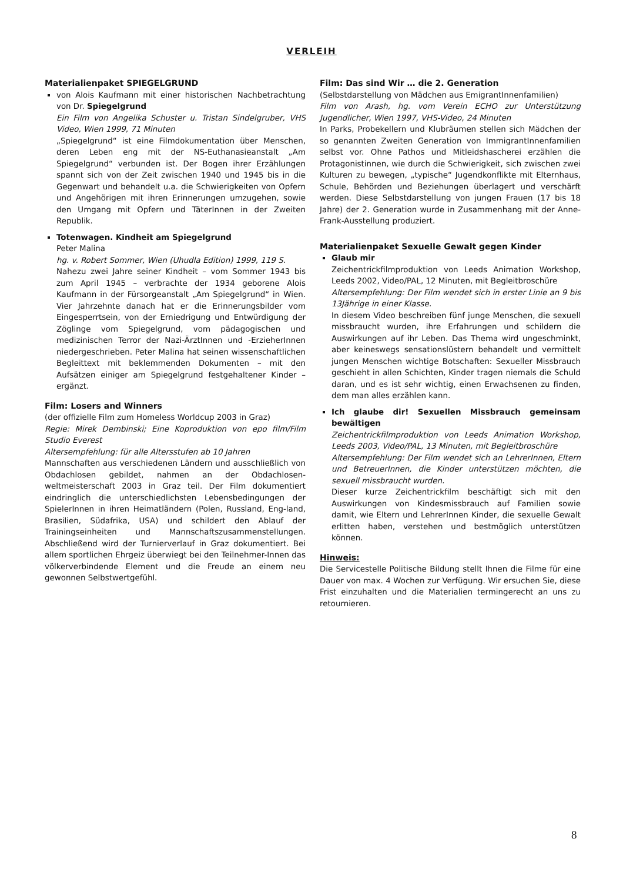VERLEIH
Materialienpaket SPIEGELGRUND
von Alois Kaufmann mit einer historischen Nachbetrachtung von Dr. Spiegelgrund
Ein Film von Angelika Schuster u. Tristan Sindelgruber, VHS Video, Wien 1999, 71 Minuten
„Spiegelgrund“ ist eine Filmdokumentation über Menschen, deren Leben eng mit der NS-Euthanasieanstalt „Am Spiegelgrund“ verbunden ist. Der Bogen ihrer Erzählungen spannt sich von der Zeit zwischen 1940 und 1945 bis in die Gegenwart und behandelt u.a. die Schwierigkeiten von Opfern und Angehörigen mit ihren Erinnerungen umzugehen, sowie den Umgang mit Opfern und TäterInnen in der Zweiten Republik.
Totenwagen. Kindheit am Spiegelgrund
Peter Malina
hg. v. Robert Sommer, Wien (Uhudla Edition) 1999, 119 S.
Nahezu zwei Jahre seiner Kindheit – vom Sommer 1943 bis zum April 1945 – verbrachte der 1934 geborene Alois Kaufmann in der Fürsorgeanstalt „Am Spiegelgrund“ in Wien. Vier Jahrzehnte danach hat er die Erinnerungsbilder vom Eingesperrtsein, von der Erniedrigung und Entwürdigung der Zöglinge vom Spiegelgrund, vom pädagogischen und medizinischen Terror der Nazi-ÄrztInnen und -ErzieherInnen niedergeschrieben. Peter Malina hat seinen wissenschaftlichen Begleittext mit beklemmenden Dokumenten – mit den Aufsätzen einiger am Spiegelgrund festgehaltener Kinder – ergänzt.
Film: Losers and Winners
(der offizielle Film zum Homeless Worldcup 2003 in Graz)
Regie: Mirek Dembinski; Eine Koproduktion von epo film/Film Studio Everest
Altersempfehlung: für alle Altersstufen ab 10 Jahren
Mannschaften aus verschiedenen Ländern und ausschließlich von Obdachlosen gebildet, nahmen an der Obdachlosen-weltmeisterschaft 2003 in Graz teil. Der Film dokumentiert eindringlich die unterschiedlichsten Lebensbedingungen der SpielerInnen in ihren Heimatländern (Polen, Russland, Eng-land, Brasilien, Südafrika, USA) und schildert den Ablauf der Trainingseinheiten und Mannschaftszusammenstellungen. Abschließend wird der Turnierverlauf in Graz dokumentiert. Bei allem sportlichen Ehrgeiz überwiegt bei den Teilnehmer-Innen das völkerverbindende Element und die Freude an einem neu gewonnen Selbstwertgefühl.
Film: Das sind Wir … die 2. Generation
(Selbstdarstellung von Mädchen aus EmigrantInnenfamilien)
Film von Arash, hg. vom Verein ECHO zur Unterstützung Jugendlicher, Wien 1997, VHS-Video, 24 Minuten
In Parks, Probekellern und Klubräumen stellen sich Mädchen der so genannten Zweiten Generation von ImmigrantInnenfamilien selbst vor. Ohne Pathos und Mitleidshascherei erzählen die Protagonistinnen, wie durch die Schwierigkeit, sich zwischen zwei Kulturen zu bewegen, „typische“ Jugendkonflikte mit Elternhaus, Schule, Behörden und Beziehungen überlagert und verschärft werden. Diese Selbstdarstellung von jungen Frauen (17 bis 18 Jahre) der 2. Generation wurde in Zusammenhang mit der Anne-Frank-Ausstellung produziert.
Materialienpaket Sexuelle Gewalt gegen Kinder
Glaub mir
Zeichentrickfilmproduktion von Leeds Animation Workshop, Leeds 2002, Video/PAL, 12 Minuten, mit Begleitbroschüre
Altersempfehlung: Der Film wendet sich in erster Linie an 9 bis 13Jährige in einer Klasse.
In diesem Video beschreiben fünf junge Menschen, die sexuell missbraucht wurden, ihre Erfahrungen und schildern die Auswirkungen auf ihr Leben. Das Thema wird ungeschminkt, aber keineswegs sensationslüstern behandelt und vermittelt jungen Menschen wichtige Botschaften: Sexueller Missbrauch geschieht in allen Schichten, Kinder tragen niemals die Schuld daran, und es ist sehr wichtig, einen Erwachsenen zu finden, dem man alles erzählen kann.
Ich glaube dir! Sexuellen Missbrauch gemeinsam bewältigen
Zeichentrickfilmproduktion von Leeds Animation Workshop, Leeds 2003, Video/PAL, 13 Minuten, mit Begleitbroschüre
Altersempfehlung: Der Film wendet sich an LehrerInnen, Eltern und BetreuerInnen, die Kinder unterstützen möchten, die sexuell missbraucht wurden.
Dieser kurze Zeichentrickfilm beschäftigt sich mit den Auswirkungen von Kindesmissbrauch auf Familien sowie damit, wie Eltern und LehrerInnen Kinder, die sexuelle Gewalt erlitten haben, verstehen und bestmöglich unterstützen können.
Hinweis:
Die Servicestelle Politische Bildung stellt Ihnen die Filme für eine Dauer von max. 4 Wochen zur Verfügung. Wir ersuchen Sie, diese Frist einzuhalten und die Materialien termingerecht an uns zu retournieren.
8